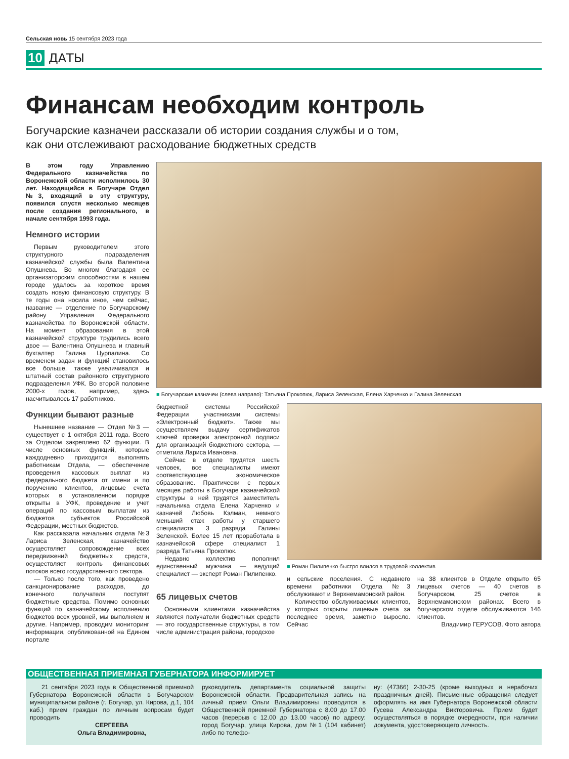Сельская новь 15 сентября 2023 года
10 ДАТЫ
Финансам необходим контроль
Богучарские казначеи рассказали об истории создания службы и о том,
как они отслеживают расходование бюджетных средств
В этом году Управлению Федерального казначейства по Воронежской области исполнилось 30 лет. Находящийся в Богучаре Отдел №3, входящий в эту структуру, появился спустя несколько месяцев после создания регионального, в начале сентября 1993 года.
Немного истории
Первым руководителем этого структурного подразделения казначейской службы была Валентина Опушнева. Во многом благодаря ее организаторским способностям в нашем городе удалось за короткое время создать новую финансовую структуру. В те годы она носила иное, чем сейчас, название — отделение по Богучарскому району Управления Федерального казначейства по Воронежской области. На момент образования в этой казначейской структуре трудились всего двое — Валентина Опушнева и главный бухгалтер Галина Цурпалина. Со временем задач и функций становилось все больше, также увеличивался и штатный состав районного структурного подразделения УФК. Во второй половине 2000-х годов, например, здесь насчитывалось 17 работников.
Функции бывают разные
Нынешнее название — Отдел №3 — существует с 1 октября 2011 года. Всего за Отделом закреплено 62 функции. В числе основных функций, которые каждодневно приходится выполнять работникам Отдела, — обеспечение проведения кассовых выплат из федерального бюджета от имени и по поручению клиентов, лицевые счета которых в установленном порядке открыты в УФК, проведение и учет операций по кассовым выплатам из бюджетов субъектов Российской Федерации, местных бюджетов.
Как рассказала начальник отдела №3 Лариса Зеленская, казначейство осуществляет сопровождение всех передвижений бюджетных средств, осуществляет контроль финансовых потоков всего государственного сектора.
— Только после того, как проведено санкционирование расходов, до конечного получателя поступят бюджетные средства. Помимо основных функций по казначейскому исполнению бюджетов всех уровней, мы выполняем и другие. Например, проводим мониторинг информации, опубликованной на Едином портале
■ Богучарские казначеи (слева направо): Татьяна Прокопюк, Лариса Зеленская, Елена Харченко и Галина Зеленская
бюджетной системы Российской Федерации участниками системы «Электронный бюджет». Также мы осуществляем выдачу сертификатов ключей проверки электронной подписи для организаций бюджетного сектора, — отметила Лариса Ивановна.
Сейчас в отделе трудятся шесть человек, все специалисты имеют соответствующее экономическое образование. Практически с первых месяцев работы в Богучаре казначейской структуры в ней трудятся заместитель начальника отдела Елена Харченко и казначей Любовь Кэлман, немного меньший стаж работы у старшего специалиста 3 разряда Галины Зеленской. Более 15 лет проработала в казначейской сфере специалист 1 разряда Татьяна Прокопюк.
Недавно коллектив пополнил единственный мужчина — ведущий специалист — эксперт Роман Пилипенко.
65 лицевых счетов
Основными клиентами казначейства являются получатели бюджетных средств — это государственные структуры, в том числе администрация района, городское
■ Роман Пилипенко быстро влился в трудовой коллектив
и сельские поселения. С недавнего времени работники Отдела №3 обслуживают и Верхнемамонский район.
Количество обслуживаемых клиентов, у которых открыты лицевые счета за последнее время, заметно выросло. Сейчас
на 38 клиентов в Отделе открыто 65 лицевых счетов — 40 счетов в Богучарском, 25 счетов в Верхнемамонском районах. Всего в богучарском отделе обслуживаются 146 клиентов.
Владимир ГЕРУСОВ. Фото автора
ОБЩЕСТВЕННАЯ ПРИЕМНАЯ ГУБЕРНАТОРА ИНФОРМИРУЕТ
21 сентября 2023 года в Общественной приемной Губернатора Воронежской области в Богучарском муниципальном районе (г. Богучар, ул. Кирова, д.1, 104 каб.) прием граждан по личным вопросам будет проводить
СЕРГЕЕВА
Ольга Владимировна,
руководитель департамента социальной защиты Воронежской области. Предварительная запись на личный прием Ольги Владимировны проводится в Общественной приемной Губернатора с 8.00 до 17.00 часов (перерыв с 12.00 до 13.00 часов) по адресу: город Богучар, улица Кирова, дом №1 (104 кабинет) либо по телефо-
ну: (47366) 2-30-25 (кроме выходных и нерабочих праздничных дней). Письменные обращения следует оформлять на имя Губернатора Воронежской области Гусева Александра Викторовича. Прием будет осуществляться в порядке очередности, при наличии документа, удостоверяющего личность.